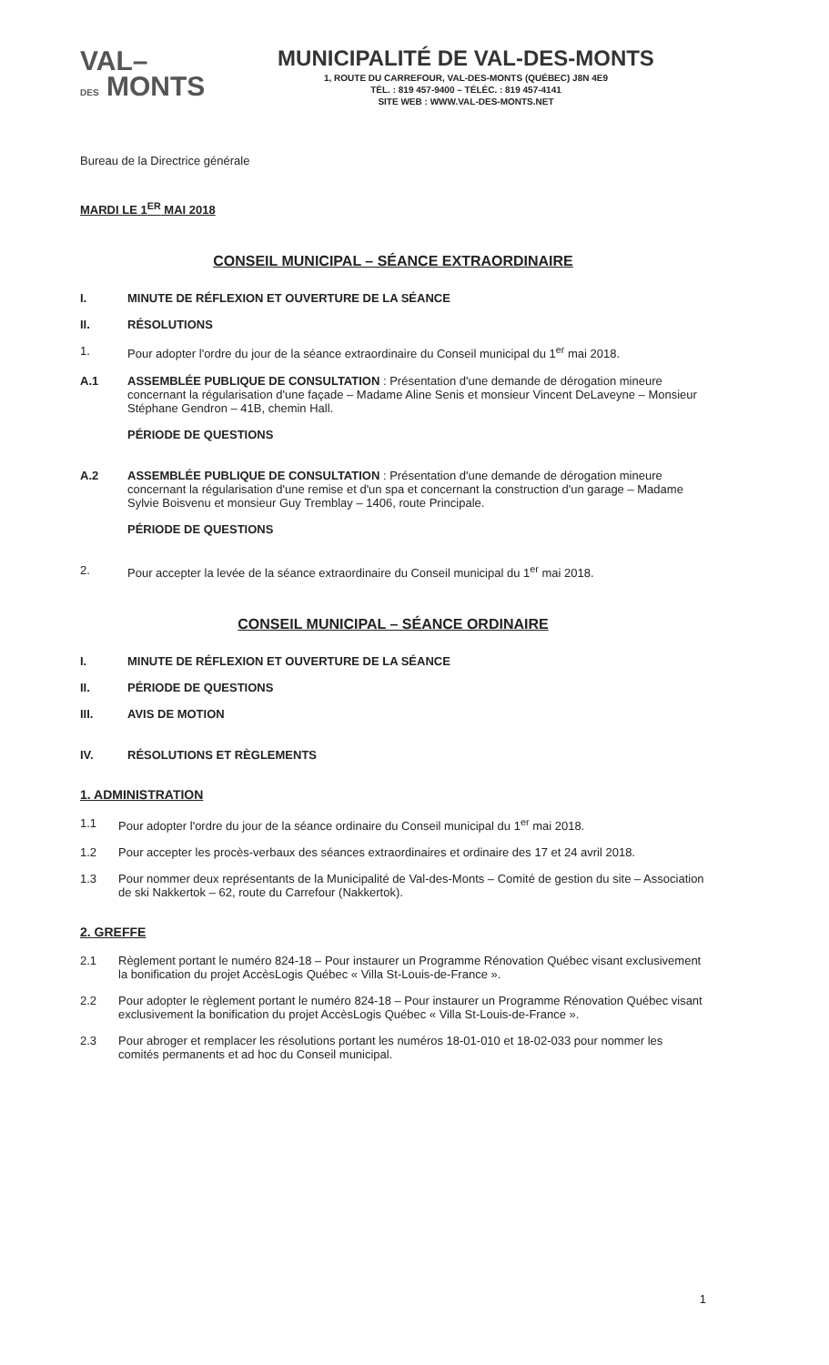VAL–
DES MONTS
MUNICIPALITÉ DE VAL-DES-MONTS
1, ROUTE DU CARREFOUR, VAL-DES-MONTS (QUÉBEC) J8N 4E9
TÉL. : 819 457-9400 – TÉLÉC. : 819 457-4141
SITE WEB : WWW.VAL-DES-MONTS.NET
Bureau de la Directrice générale
MARDI LE 1<sup>ER</sup> MAI 2018
CONSEIL MUNICIPAL – SÉANCE EXTRAORDINAIRE
I. MINUTE DE RÉFLEXION ET OUVERTURE DE LA SÉANCE
II. RÉSOLUTIONS
1. Pour adopter l'ordre du jour de la séance extraordinaire du Conseil municipal du 1<sup>er</sup> mai 2018.
A.1 ASSEMBLÉE PUBLIQUE DE CONSULTATION : Présentation d'une demande de dérogation mineure concernant la régularisation d'une façade – Madame Aline Senis et monsieur Vincent DeLaveyne – Monsieur Stéphane Gendron – 41B, chemin Hall.
PÉRIODE DE QUESTIONS
A.2 ASSEMBLÉE PUBLIQUE DE CONSULTATION : Présentation d'une demande de dérogation mineure concernant la régularisation d'une remise et d'un spa et concernant la construction d'un garage – Madame Sylvie Boisvenu et monsieur Guy Tremblay – 1406, route Principale.
PÉRIODE DE QUESTIONS
2. Pour accepter la levée de la séance extraordinaire du Conseil municipal du 1<sup>er</sup> mai 2018.
CONSEIL MUNICIPAL – SÉANCE ORDINAIRE
I. MINUTE DE RÉFLEXION ET OUVERTURE DE LA SÉANCE
II. PÉRIODE DE QUESTIONS
III. AVIS DE MOTION
IV. RÉSOLUTIONS ET RÈGLEMENTS
1. ADMINISTRATION
1.1 Pour adopter l'ordre du jour de la séance ordinaire du Conseil municipal du 1<sup>er</sup> mai 2018.
1.2 Pour accepter les procès-verbaux des séances extraordinaires et ordinaire des 17 et 24 avril 2018.
1.3 Pour nommer deux représentants de la Municipalité de Val-des-Monts – Comité de gestion du site – Association de ski Nakkertok – 62, route du Carrefour (Nakkertok).
2. GREFFE
2.1 Règlement portant le numéro 824-18 – Pour instaurer un Programme Rénovation Québec visant exclusivement la bonification du projet AccèsLogis Québec « Villa St-Louis-de-France ».
2.2 Pour adopter le règlement portant le numéro 824-18 – Pour instaurer un Programme Rénovation Québec visant exclusivement la bonification du projet AccèsLogis Québec « Villa St-Louis-de-France ».
2.3 Pour abroger et remplacer les résolutions portant les numéros 18-01-010 et 18-02-033 pour nommer les comités permanents et ad hoc du Conseil municipal.
1